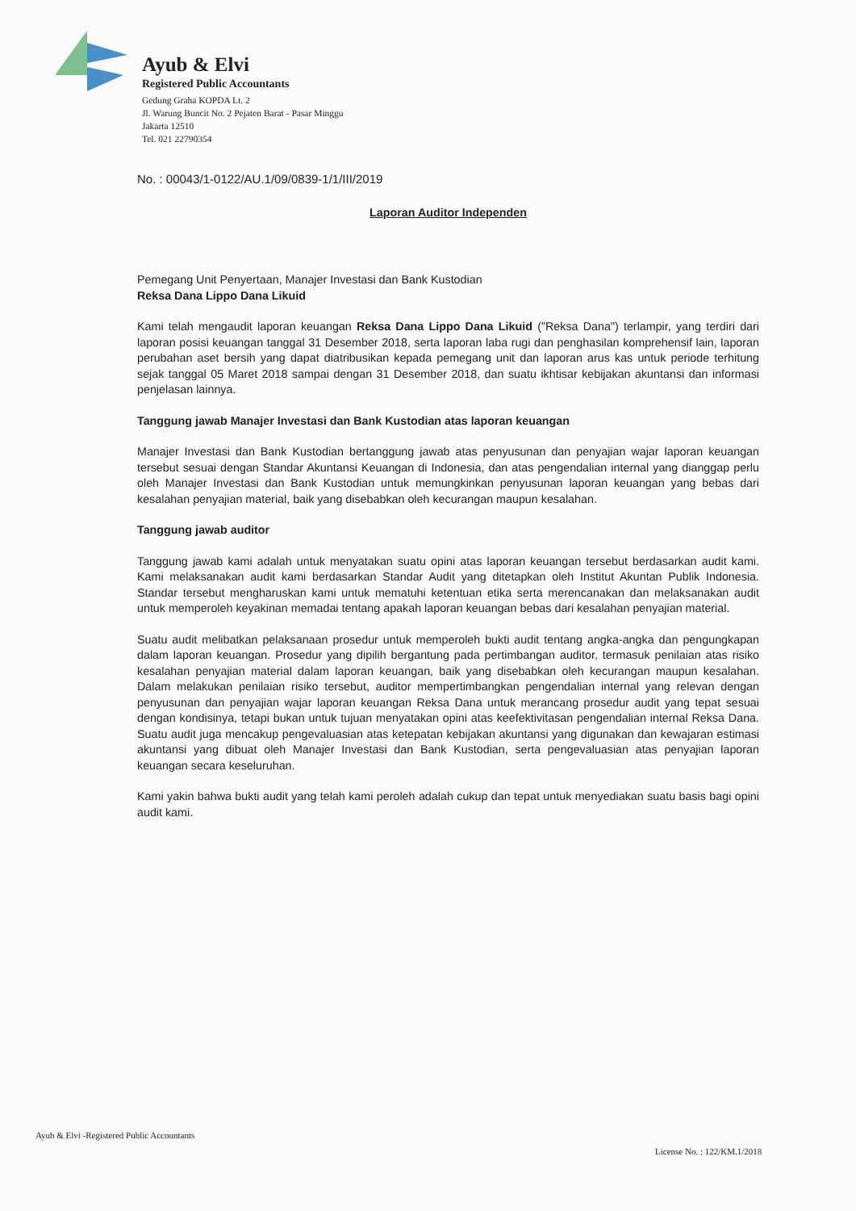Ayub & Elvi
Registered Public Accountants
Gedung Graha KOPDA Lt. 2
Jl. Warung Buncit No. 2 Pejaten Barat - Pasar Minggu
Jakarta 12510
Tel. 021 22790354
No. : 00043/1-0122/AU.1/09/0839-1/1/III/2019
Laporan Auditor Independen
Pemegang Unit Penyertaan, Manajer Investasi dan Bank Kustodian
Reksa Dana Lippo Dana Likuid
Kami telah mengaudit laporan keuangan Reksa Dana Lippo Dana Likuid ("Reksa Dana") terlampir, yang terdiri dari laporan posisi keuangan tanggal 31 Desember 2018, serta laporan laba rugi dan penghasilan komprehensif lain, laporan perubahan aset bersih yang dapat diatribusikan kepada pemegang unit dan laporan arus kas untuk periode terhitung sejak tanggal 05 Maret 2018 sampai dengan 31 Desember 2018, dan suatu ikhtisar kebijakan akuntansi dan informasi penjelasan lainnya.
Tanggung jawab Manajer Investasi dan Bank Kustodian atas laporan keuangan
Manajer Investasi dan Bank Kustodian bertanggung jawab atas penyusunan dan penyajian wajar laporan keuangan tersebut sesuai dengan Standar Akuntansi Keuangan di Indonesia, dan atas pengendalian internal yang dianggap perlu oleh Manajer Investasi dan Bank Kustodian untuk memungkinkan penyusunan laporan keuangan yang bebas dari kesalahan penyajian material, baik yang disebabkan oleh kecurangan maupun kesalahan.
Tanggung jawab auditor
Tanggung jawab kami adalah untuk menyatakan suatu opini atas laporan keuangan tersebut berdasarkan audit kami. Kami melaksanakan audit kami berdasarkan Standar Audit yang ditetapkan oleh Institut Akuntan Publik Indonesia. Standar tersebut mengharuskan kami untuk mematuhi ketentuan etika serta merencanakan dan melaksanakan audit untuk memperoleh keyakinan memadai tentang apakah laporan keuangan bebas dari kesalahan penyajian material.
Suatu audit melibatkan pelaksanaan prosedur untuk memperoleh bukti audit tentang angka-angka dan pengungkapan dalam laporan keuangan. Prosedur yang dipilih bergantung pada pertimbangan auditor, termasuk penilaian atas risiko kesalahan penyajian material dalam laporan keuangan, baik yang disebabkan oleh kecurangan maupun kesalahan. Dalam melakukan penilaian risiko tersebut, auditor mempertimbangkan pengendalian internal yang relevan dengan penyusunan dan penyajian wajar laporan keuangan Reksa Dana untuk merancang prosedur audit yang tepat sesuai dengan kondisinya, tetapi bukan untuk tujuan menyatakan opini atas keefektivitasan pengendalian internal Reksa Dana. Suatu audit juga mencakup pengevaluasian atas ketepatan kebijakan akuntansi yang digunakan dan kewajaran estimasi akuntansi yang dibuat oleh Manajer Investasi dan Bank Kustodian, serta pengevaluasian atas penyajian laporan keuangan secara keseluruhan.
Kami yakin bahwa bukti audit yang telah kami peroleh adalah cukup dan tepat untuk menyediakan suatu basis bagi opini audit kami.
Ayub & Elvi -Registered Public Accountants
License No. : 122/KM.1/2018